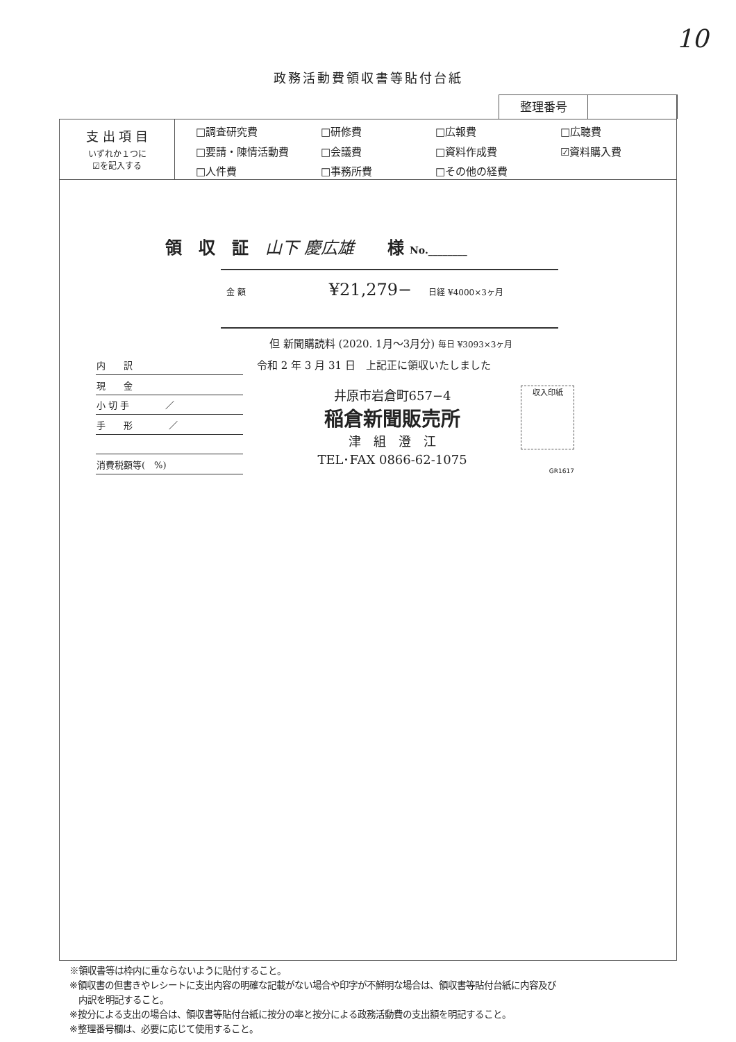10
政務活動費領収書等貼付台紙
整理番号
支 出 項 目
いずれか１つに
☑を記入する
□調査研究費 □研修費 □広報費 □広聴費 □要請・陳情活動費 □会議費 □資料作成費 ☑資料購入費 □人件費 □事務所費 □その他の経費
領　収　証　山下 慶広雄　　様 No.________
金 額　　　　　¥21,279−　日経 ¥4000×3ヶ月
但 新聞購読料 (2020. 1月〜3月分) 毎日 ¥3093×3ヶ月
| 内 訳 |
| 現 金 |
| 小 切 手 ／ |
| 手 形 ／ |
| 消費税額等( %) |
令和 2 年 3 月 31 日　上記正に領収いたしました
井原市岩倉町657−4
稲倉新聞販売所
津　組　澄　江
TEL･FAX 0866-62-1075
収入印紙
GR1617
※領収書等は枠内に重ならないように貼付すること。
※領収書の但書きやレシートに支出内容の明確な記載がない場合や印字が不鮮明な場合は、領収書等貼付台紙に内容及び
　内訳を明記すること。
※按分による支出の場合は、領収書等貼付台紙に按分の率と按分による政務活動費の支出額を明記すること。
※整理番号欄は、必要に応じて使用すること。